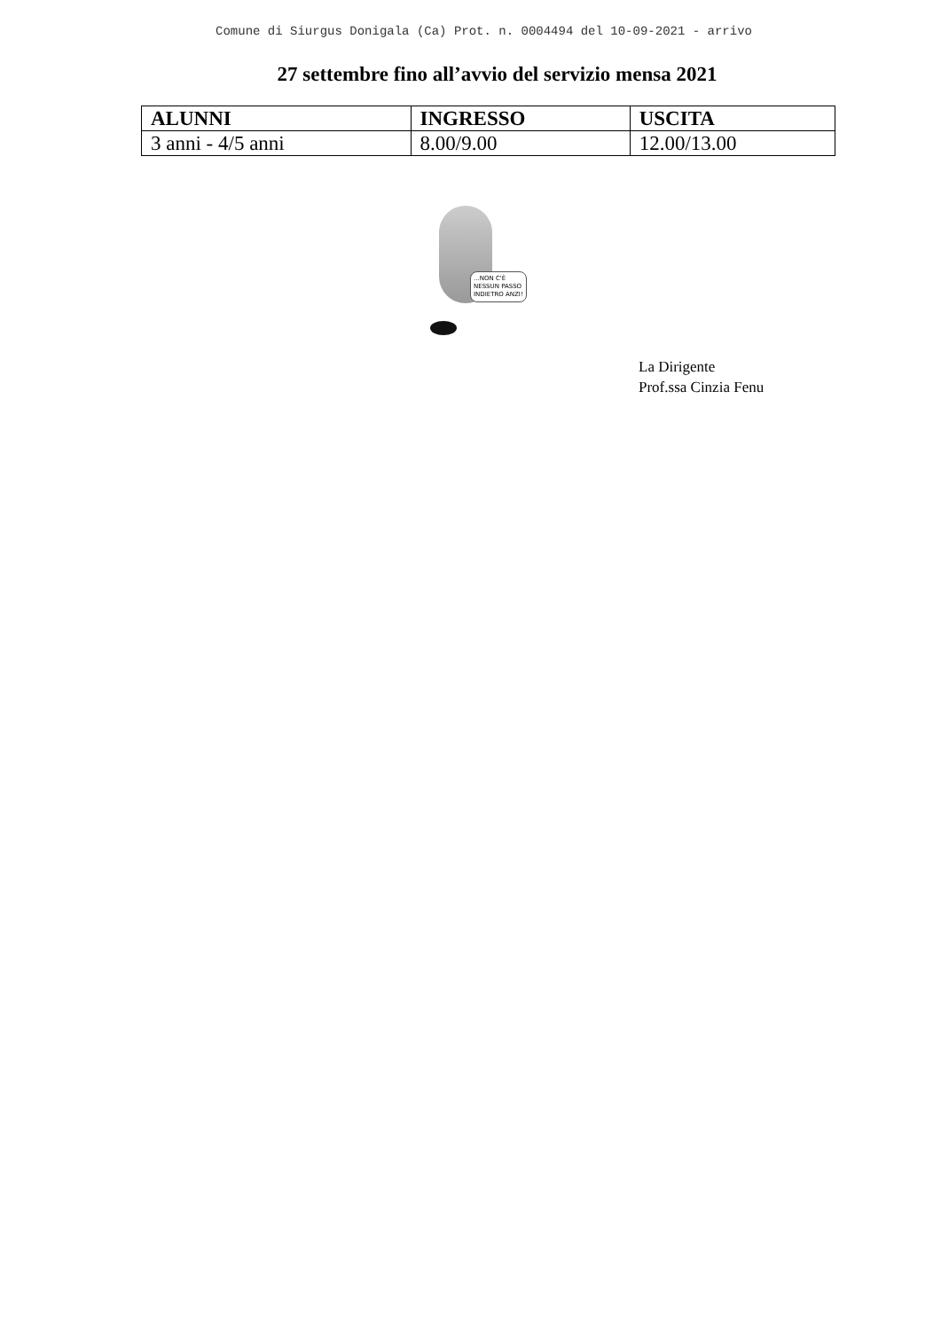Comune di Siurgus Donigala (Ca) Prot. n. 0004494 del 10-09-2021 - arrivo
27 settembre fino all’avvio del servizio mensa 2021
| ALUNNI | INGRESSO | USCITA |
| --- | --- | --- |
| 3 anni - 4/5 anni | 8.00/9.00 | 12.00/13.00 |
...NON C'È
NESSUN PASSO
INDIETRO ANZI!
La Dirigente
Prof.ssa Cinzia Fenu